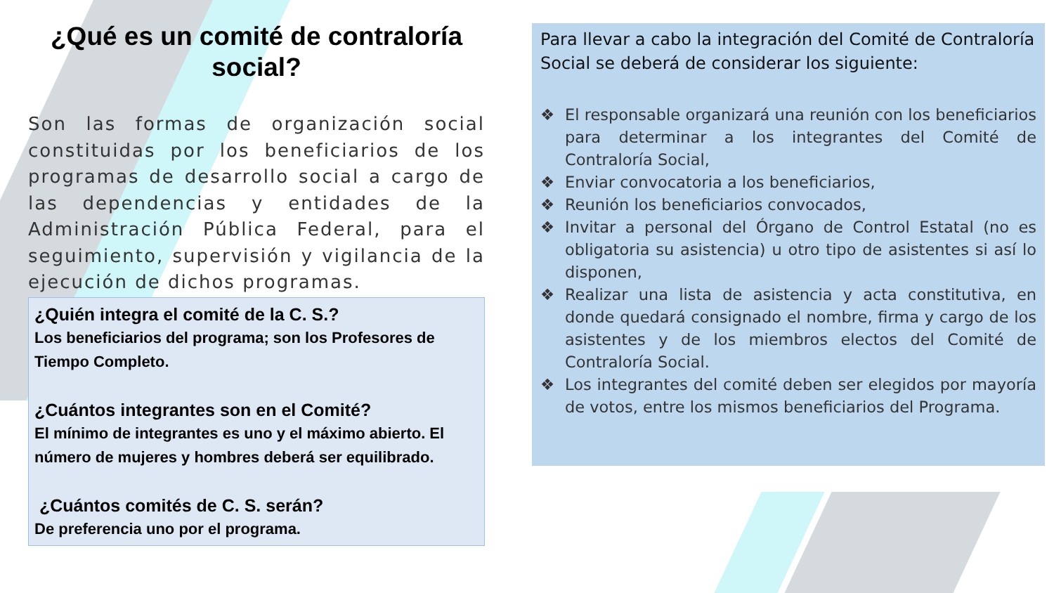¿Qué es un comité de contraloría social?
Son las formas de organización social constituidas por los beneficiarios de los programas de desarrollo social a cargo de las dependencias y entidades de la Administración Pública Federal, para el seguimiento, supervisión y vigilancia de la ejecución de dichos programas.
¿Quién integra el comité de la C. S.?
Los beneficiarios del programa; son los Profesores de Tiempo Completo.
¿Cuántos integrantes son en el Comité?
El mínimo de integrantes es uno y el máximo abierto. El número de mujeres y hombres deberá ser equilibrado.
¿Cuántos comités de C. S. serán?
De preferencia uno por el programa.
Para llevar a cabo la integración del Comité de Contraloría Social se deberá de considerar los siguiente:
❖ El responsable organizará una reunión con los beneficiarios para determinar a los integrantes del Comité de Contraloría Social,
❖ Enviar convocatoria a los beneficiarios,
❖ Reunión los beneficiarios convocados,
❖ Invitar a personal del Órgano de Control Estatal (no es obligatoria su asistencia) u otro tipo de asistentes si así lo disponen,
❖ Realizar una lista de asistencia y acta constitutiva, en donde quedará consignado el nombre, firma y cargo de los asistentes y de los miembros electos del Comité de Contraloría Social.
❖ Los integrantes del comité deben ser elegidos por mayoría de votos, entre los mismos beneficiarios del Programa.